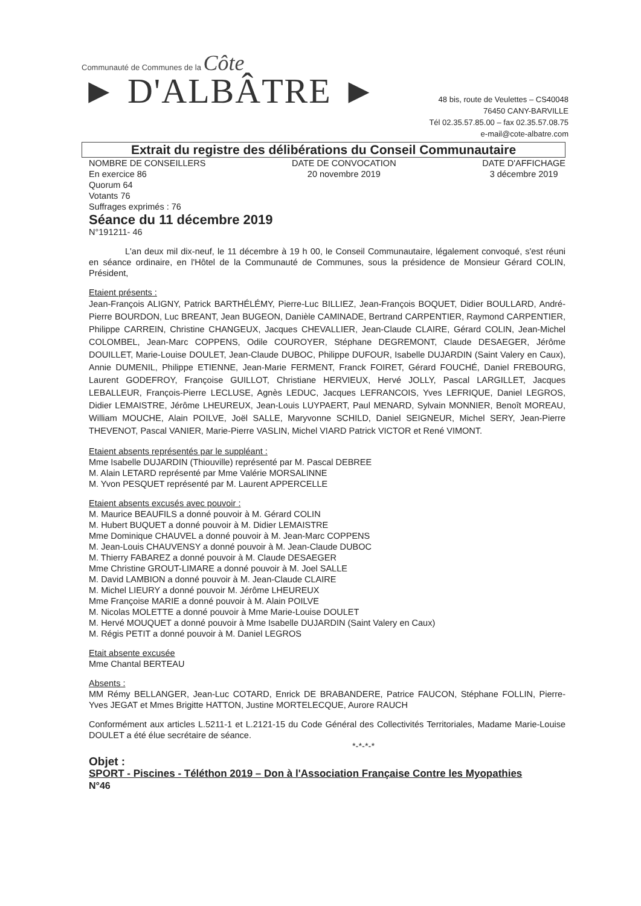Communauté de Communes de la Côte
► D'ALBÂTRE ►
48 bis, route de Veulettes – CS40048
76450 CANY-BARVILLE
Tél 02.35.57.85.00 – fax 02.35.57.08.75
e-mail@cote-albatre.com
Extrait du registre des délibérations du Conseil Communautaire
NOMBRE DE CONSEILLERS
En exercice 86
Quorum 64
Votants 76
Suffrages exprimés : 76
DATE DE CONVOCATION
20 novembre 2019
DATE D'AFFICHAGE
3 décembre 2019
Séance du 11 décembre 2019
N°191211- 46
L'an deux mil dix-neuf, le 11 décembre à 19 h 00, le Conseil Communautaire, légalement convoqué, s'est réuni en séance ordinaire, en l'Hôtel de la Communauté de Communes, sous la présidence de Monsieur Gérard COLIN, Président,
Etaient présents :
Jean-François ALIGNY, Patrick BARTHÉLÉMY, Pierre-Luc BILLIEZ, Jean-François BOQUET, Didier BOULLARD, André-Pierre BOURDON, Luc BREANT, Jean BUGEON, Danièle CAMINADE, Bertrand CARPENTIER, Raymond CARPENTIER, Philippe CARREIN, Christine CHANGEUX, Jacques CHEVALLIER, Jean-Claude CLAIRE, Gérard COLIN, Jean-Michel COLOMBEL, Jean-Marc COPPENS, Odile COUROYER, Stéphane DEGREMONT, Claude DESAEGER, Jérôme DOUILLET, Marie-Louise DOULET, Jean-Claude DUBOC, Philippe DUFOUR, Isabelle DUJARDIN (Saint Valery en Caux), Annie DUMENIL, Philippe ETIENNE, Jean-Marie FERMENT, Franck FOIRET, Gérard FOUCHÉ, Daniel FREBOURG, Laurent GODEFROY, Françoise GUILLOT, Christiane HERVIEUX, Hervé JOLLY, Pascal LARGILLET, Jacques LEBALLEUR, François-Pierre LECLUSE, Agnès LEDUC, Jacques LEFRANCOIS, Yves LEFRIQUE, Daniel LEGROS, Didier LEMAISTRE, Jérôme LHEUREUX, Jean-Louis LUYPAERT, Paul MENARD, Sylvain MONNIER, Benoît MOREAU, William MOUCHE, Alain POILVE, Joël SALLE, Maryvonne SCHILD, Daniel SEIGNEUR, Michel SERY, Jean-Pierre THEVENOT, Pascal VANIER, Marie-Pierre VASLIN, Michel VIARD Patrick VICTOR et René VIMONT.
Etaient absents représentés par le suppléant :
Mme Isabelle DUJARDIN (Thiouville) représenté par M. Pascal DEBREE
M. Alain LETARD représenté par Mme Valérie MORSALINNE
M. Yvon PESQUET représenté par M. Laurent APPERCELLE
Etaient absents excusés avec pouvoir :
M. Maurice BEAUFILS a donné pouvoir à M. Gérard COLIN
M. Hubert BUQUET a donné pouvoir à M. Didier LEMAISTRE
Mme Dominique CHAUVEL a donné pouvoir à M. Jean-Marc COPPENS
M. Jean-Louis CHAUVENSY a donné pouvoir à M. Jean-Claude DUBOC
M. Thierry FABAREZ a donné pouvoir à M. Claude DESAEGER
Mme Christine GROUT-LIMARE a donné pouvoir à M. Joel SALLE
M. David LAMBION a donné pouvoir à M. Jean-Claude CLAIRE
M. Michel LIEURY a donné pouvoir M. Jérôme LHEUREUX
Mme Françoise MARIE a donné pouvoir à M. Alain POILVE
M. Nicolas MOLETTE a donné pouvoir à Mme Marie-Louise DOULET
M. Hervé MOUQUET a donné pouvoir à Mme Isabelle DUJARDIN (Saint Valery en Caux)
M. Régis PETIT a donné pouvoir à M. Daniel LEGROS
Etait absente excusée
Mme Chantal BERTEAU
Absents :
MM Rémy BELLANGER, Jean-Luc COTARD, Enrick DE BRABANDERE, Patrice FAUCON, Stéphane FOLLIN, Pierre-Yves JEGAT et Mmes Brigitte HATTON, Justine MORTELECQUE, Aurore RAUCH
Conformément aux articles L.5211-1 et L.2121-15 du Code Général des Collectivités Territoriales, Madame Marie-Louise DOULET a été élue secrétaire de séance.
*-*-*-*
Objet :
SPORT - Piscines - Téléthon 2019 – Don à l'Association Française Contre les Myopathies
N°46